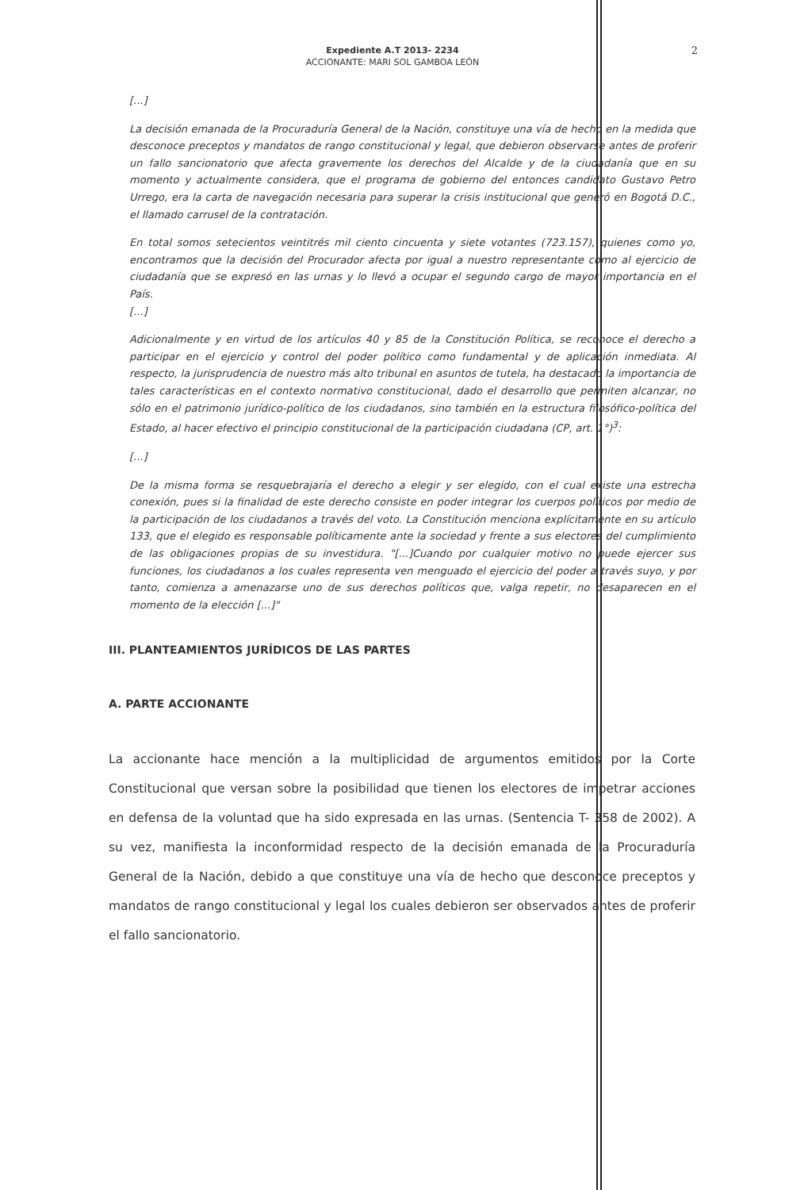Expediente A.T 2013- 2234
ACCIONANTE: MARI SOL GAMBOA LEÓN
2
[...]
La decisión emanada de la Procuraduría General de la Nación, constituye una vía de hecho en la medida que desconoce preceptos y mandatos de rango constitucional y legal, que debieron observarse antes de proferir un fallo sancionatorio que afecta gravemente los derechos del Alcalde y de la ciudadanía que en su momento y actualmente considera, que el programa de gobierno del entonces candidato Gustavo Petro Urrego, era la carta de navegación necesaria para superar la crisis institucional que generó en Bogotá D.C., el llamado carrusel de la contratación.
En total somos setecientos veintitrés mil ciento cincuenta y siete votantes (723.157), quienes como yo, encontramos que la decisión del Procurador afecta por igual a nuestro representante como al ejercicio de ciudadanía que se expresó en las urnas y lo llevó a ocupar el segundo cargo de mayor importancia en el País.
[...]
Adicionalmente y en virtud de los artículos 40 y 85 de la Constitución Política, se reconoce el derecho a participar en el ejercicio y control del poder político como fundamental y de aplicación inmediata. Al respecto, la jurisprudencia de nuestro más alto tribunal en asuntos de tutela, ha destacado la importancia de tales características en el contexto normativo constitucional, dado el desarrollo que permiten alcanzar, no sólo en el patrimonio jurídico-político de los ciudadanos, sino también en la estructura filosófico-política del Estado, al hacer efectivo el principio constitucional de la participación ciudadana (CP, art. 1°)<sup>3</sup>:
[...]
De la misma forma se resquebrajaría el derecho a elegir y ser elegido, con el cual existe una estrecha conexión, pues si la finalidad de este derecho consiste en poder integrar los cuerpos políticos por medio de la participación de los ciudadanos a través del voto. La Constitución menciona explícitamente en su artículo 133, que el elegido es responsable políticamente ante la sociedad y frente a sus electores del cumplimiento de las obligaciones propias de su investidura. "[...]Cuando por cualquier motivo no puede ejercer sus funciones, los ciudadanos a los cuales representa ven menguado el ejercicio del poder a través suyo, y por tanto, comienza a amenazarse uno de sus derechos políticos que, valga repetir, no desaparecen en el momento de la elección [...]"
III. PLANTEAMIENTOS JURÍDICOS DE LAS PARTES
A. PARTE ACCIONANTE
La accionante hace mención a la multiplicidad de argumentos emitidos por la Corte Constitucional que versan sobre la posibilidad que tienen los electores de impetrar acciones en defensa de la voluntad que ha sido expresada en las urnas. (Sentencia T- 358 de 2002). A su vez, manifiesta la inconformidad respecto de la decisión emanada de la Procuraduría General de la Nación, debido a que constituye una vía de hecho que desconoce preceptos y mandatos de rango constitucional y legal los cuales debieron ser observados antes de proferir el fallo sancionatorio.